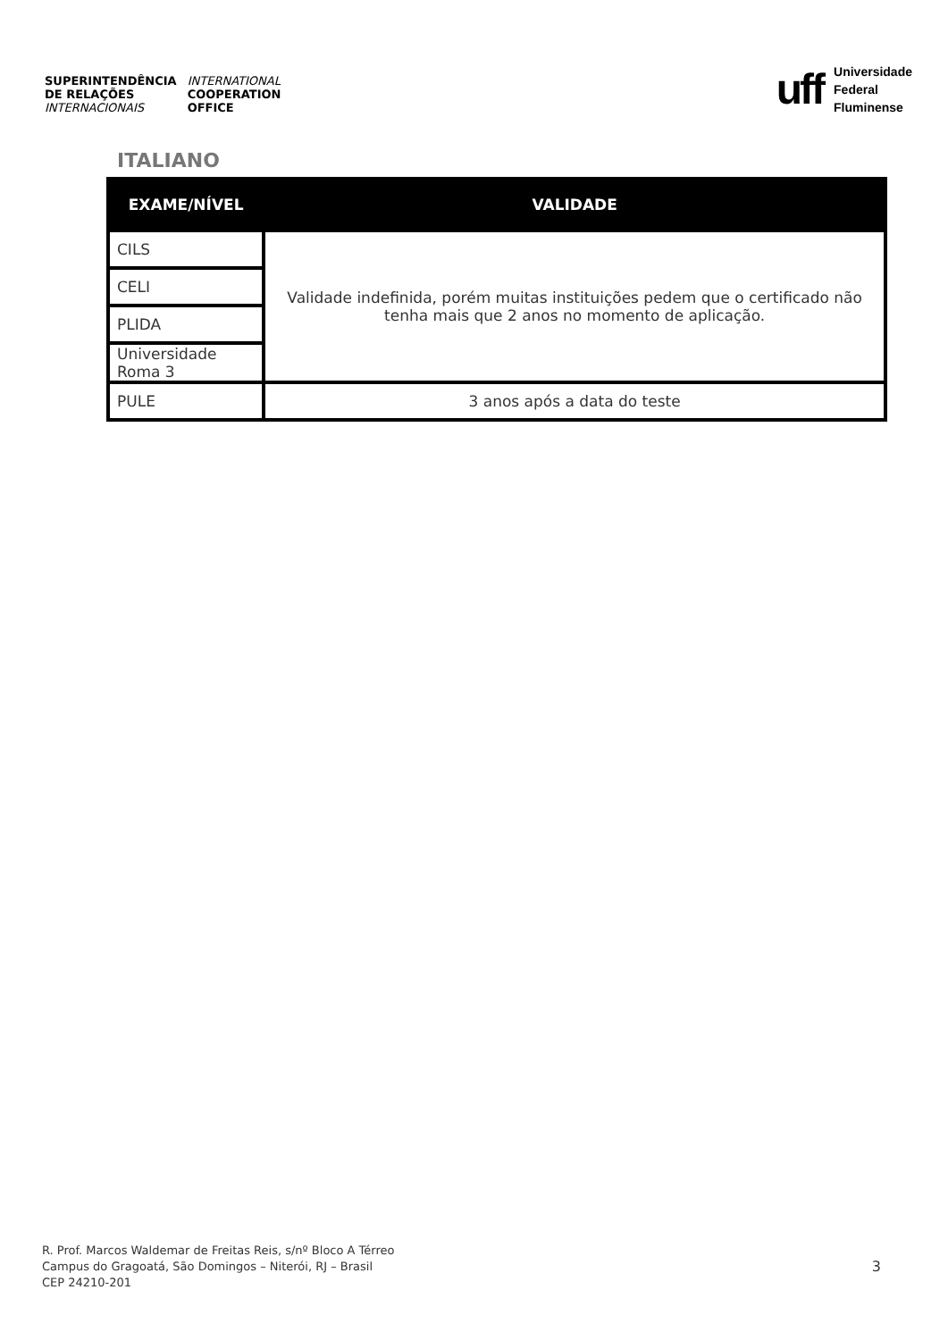SUPERINTENDÊNCIA
DE RELAÇÕES
INTERNACIONAIS
INTERNATIONAL
COOPERATION
OFFICE
uff
Universidade
Federal
Fluminense
ITALIANO
| EXAME/NÍVEL | VALIDADE |
| --- | --- |
| CILS | Validade indefinida, porém muitas instituições pedem que o certificado não tenha mais que 2 anos no momento de aplicação. |
| CELI | |
| PLIDA | |
| Universidade Roma 3 | |
| PULE | 3 anos após a data do teste |
R. Prof. Marcos Waldemar de Freitas Reis, s/nº Bloco A Térreo
Campus do Gragoatá, São Domingos – Niterói, RJ – Brasil
CEP 24210-201
3